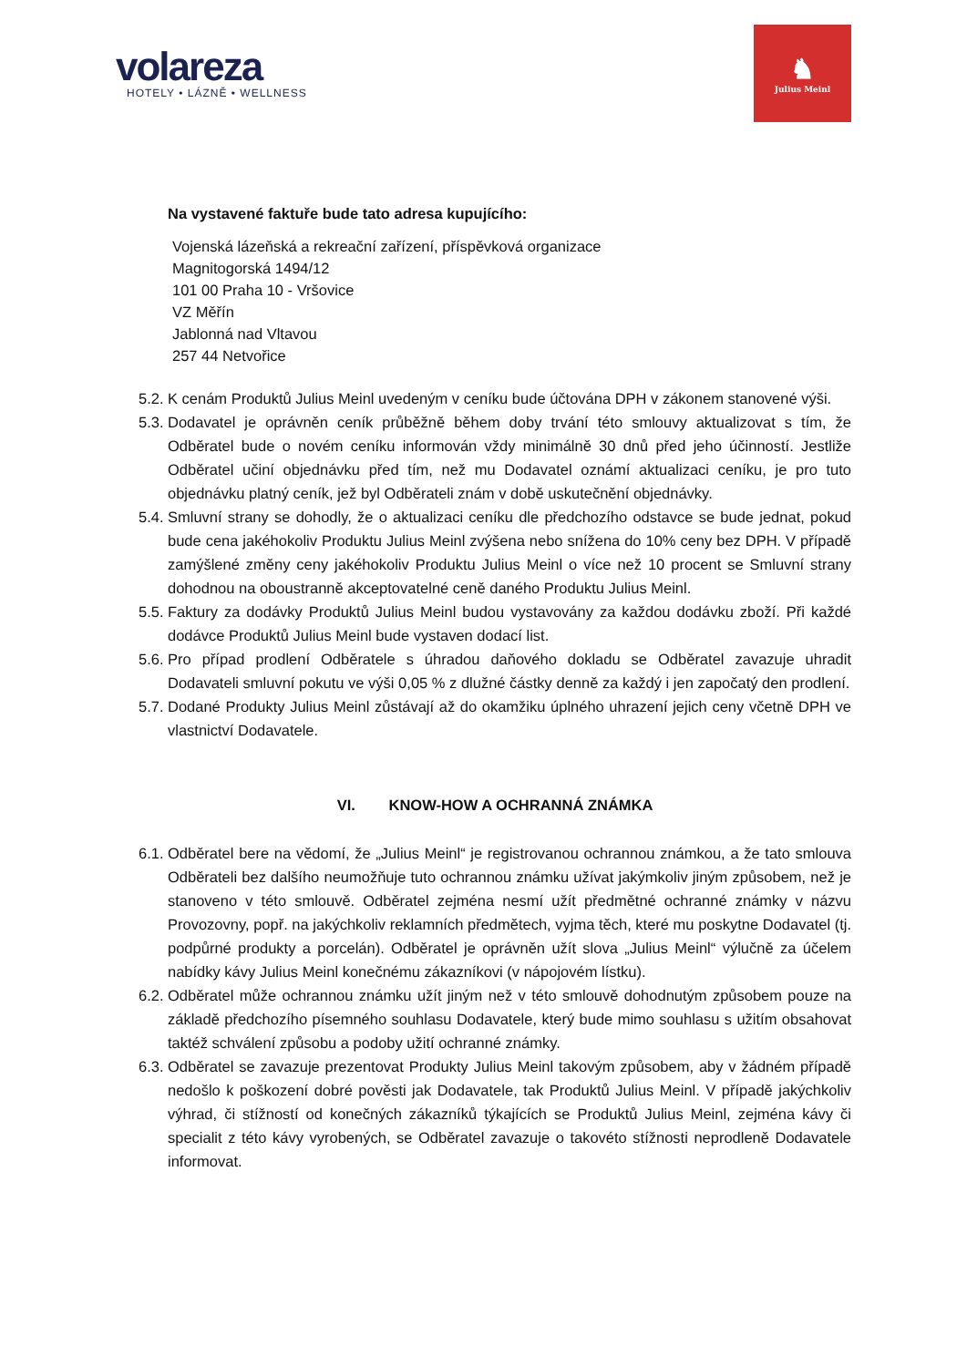volareza
HOTELY • LÁZNĚ • WELLNESS
♞
Julius Meinl
Na vystavené faktuře bude tato adresa kupujícího:
Vojenská lázeňská a rekreační zařízení, příspěvková organizace
Magnitogorská 1494/12
101 00 Praha 10 - Vršovice
VZ Měřín
Jablonná nad Vltavou
257 44 Netvořice
5.2. K cenám Produktů Julius Meinl uvedeným v ceníku bude účtována DPH v zákonem stanovené výši.
5.3. Dodavatel je oprávněn ceník průběžně během doby trvání této smlouvy aktualizovat s tím, že Odběratel bude o novém ceníku informován vždy minimálně 30 dnů před jeho účinností. Jestliže Odběratel učiní objednávku před tím, než mu Dodavatel oznámí aktualizaci ceníku, je pro tuto objednávku platný ceník, jež byl Odběrateli znám v době uskutečnění objednávky.
5.4. Smluvní strany se dohodly, že o aktualizaci ceníku dle předchozího odstavce se bude jednat, pokud bude cena jakéhokoliv Produktu Julius Meinl zvýšena nebo snížena do 10% ceny bez DPH. V případě zamýšlené změny ceny jakéhokoliv Produktu Julius Meinl o více než 10 procent se Smluvní strany dohodnou na oboustranně akceptovatelné ceně daného Produktu Julius Meinl.
5.5. Faktury za dodávky Produktů Julius Meinl budou vystavovány za každou dodávku zboží. Při každé dodávce Produktů Julius Meinl bude vystaven dodací list.
5.6. Pro případ prodlení Odběratele s úhradou daňového dokladu se Odběratel zavazuje uhradit Dodavateli smluvní pokutu ve výši 0,05 % z dlužné částky denně za každý i jen započatý den prodlení.
5.7. Dodané Produkty Julius Meinl zůstávají až do okamžiku úplného uhrazení jejich ceny včetně DPH ve vlastnictví Dodavatele.
VI. KNOW-HOW A OCHRANNÁ ZNÁMKA
6.1. Odběratel bere na vědomí, že „Julius Meinl“ je registrovanou ochrannou známkou, a že tato smlouva Odběrateli bez dalšího neumožňuje tuto ochrannou známku užívat jakýmkoliv jiným způsobem, než je stanoveno v této smlouvě. Odběratel zejména nesmí užít předmětné ochranné známky v názvu Provozovny, popř. na jakýchkoliv reklamních předmětech, vyjma těch, které mu poskytne Dodavatel (tj. podpůrné produkty a porcelán). Odběratel je oprávněn užít slova „Julius Meinl“ výlučně za účelem nabídky kávy Julius Meinl konečnému zákazníkovi (v nápojovém lístku).
6.2. Odběratel může ochrannou známku užít jiným než v této smlouvě dohodnutým způsobem pouze na základě předchozího písemného souhlasu Dodavatele, který bude mimo souhlasu s užitím obsahovat taktéž schválení způsobu a podoby užití ochranné známky.
6.3. Odběratel se zavazuje prezentovat Produkty Julius Meinl takovým způsobem, aby v žádném případě nedošlo k poškození dobré pověsti jak Dodavatele, tak Produktů Julius Meinl. V případě jakýchkoliv výhrad, či stížností od konečných zákazníků týkajících se Produktů Julius Meinl, zejména kávy či specialit z této kávy vyrobených, se Odběratel zavazuje o takovéto stížnosti neprodleně Dodavatele informovat.